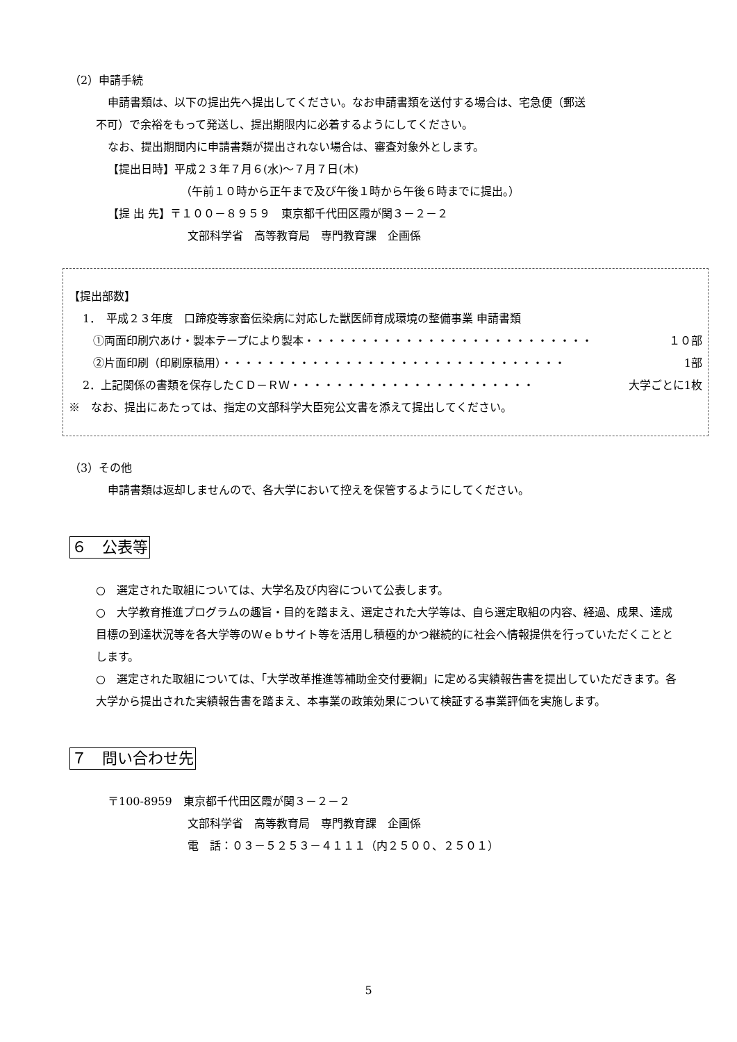（2）申請手続
申請書類は、以下の提出先へ提出してください。なお申請書類を送付する場合は、宅急便（郵送
不可）で余裕をもって発送し、提出期限内に必着するようにしてください。
なお、提出期間内に申請書類が提出されない場合は、審査対象外とします。
【提出日時】平成２３年７月６(水)～７月７日(木)
（午前１０時から正午まで及び午後１時から午後６時までに提出。）
【提 出 先】〒１００－８９５９　東京都千代田区霞が関３－２－２
文部科学省　高等教育局　専門教育課　企画係
【提出部数】
1．　平成２３年度　口蹄疫等家畜伝染病に対応した獣医師育成環境の整備事業 申請書類
①両面印刷穴あけ・製本テープにより製本・・・・・・・・・・・・・・・・・・・・・・・・・・ １０部
②片面印刷（印刷原稿用）・・・・・・・・・・・・・・・・・・・・・・・・・・・・・・・ 1部
2．上記関係の書類を保存したＣＤ－ＲＷ・・・・・・・・・・・・・・・・・・・・・・ 大学ごとに1枚
※　なお、提出にあたっては、指定の文部科学大臣宛公文書を添えて提出してください。
（3）その他
申請書類は返却しませんので、各大学において控えを保管するようにしてください。
６　公表等
○　選定された取組については、大学名及び内容について公表します。
○　大学教育推進プログラムの趣旨・目的を踏まえ、選定された大学等は、自ら選定取組の内容、経過、成果、達成目標の到達状況等を各大学等のＷｅｂサイト等を活用し積極的かつ継続的に社会へ情報提供を行っていただくこととします。
○　選定された取組については、「大学改革推進等補助金交付要綱」に定める実績報告書を提出していただきます。各大学から提出された実績報告書を踏まえ、本事業の政策効果について検証する事業評価を実施します。
７　問い合わせ先
〒100-8959　東京都千代田区霞が関３－２－２
文部科学省　高等教育局　専門教育課　企画係
電　話：０３－５２５３－４１１１（内２５００、２５０１）
5